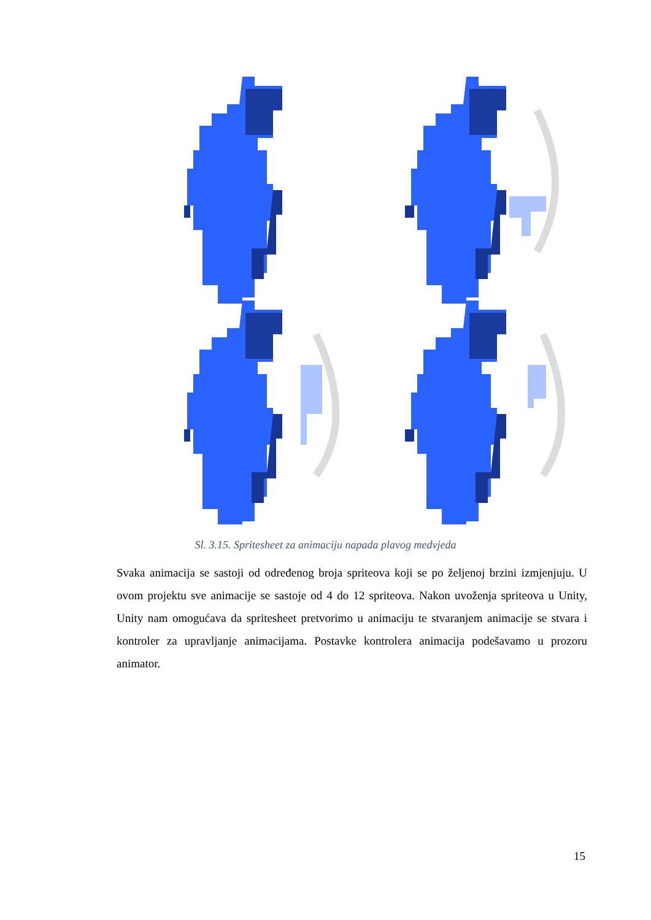Sl. 3.15. Spritesheet za animaciju napada plavog medvjeda
Svaka animacija se sastoji od određenog broja spriteova koji se po željenoj brzini izmjenjuju. U ovom projektu sve animacije se sastoje od 4 do 12 spriteova. Nakon uvoženja spriteova u Unity, Unity nam omogućava da spritesheet pretvorimo u animaciju te stvaranjem animacije se stvara i kontroler za upravljanje animacijama. Postavke kontrolera animacija podešavamo u prozoru animator.
15